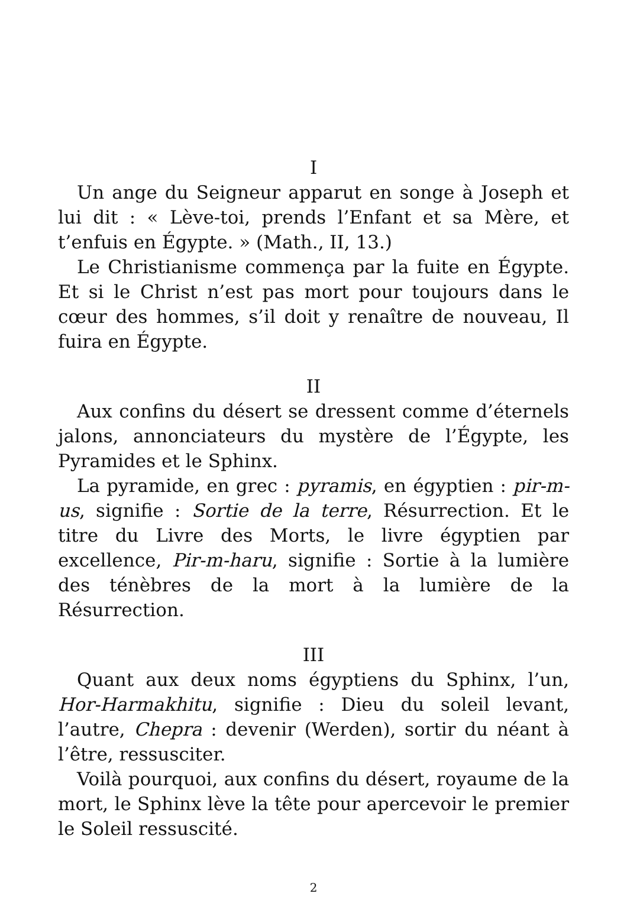I
Un ange du Seigneur apparut en songe à Joseph et lui dit : « Lève-toi, prends l’Enfant et sa Mère, et t’enfuis en Égypte. » (Math., II, 13.)
Le Christianisme commença par la fuite en Égypte. Et si le Christ n’est pas mort pour toujours dans le cœur des hommes, s’il doit y renaître de nouveau, Il fuira en Égypte.
II
Aux confins du désert se dressent comme d’éternels jalons, annonciateurs du mystère de l’Égypte, les Pyramides et le Sphinx.
La pyramide, en grec : pyramis, en égyptien : pir-m-us, signifie : Sortie de la terre, Résurrection. Et le titre du Livre des Morts, le livre égyptien par excellence, Pir-m-haru, signifie : Sortie à la lumière des ténèbres de la mort à la lumière de la Résurrection.
III
Quant aux deux noms égyptiens du Sphinx, l’un, Hor-Harmakhitu, signifie : Dieu du soleil levant, l’autre, Chepra : devenir (Werden), sortir du néant à l’être, ressusciter.
Voilà pourquoi, aux confins du désert, royaume de la mort, le Sphinx lève la tête pour apercevoir le premier le Soleil ressuscité.
2